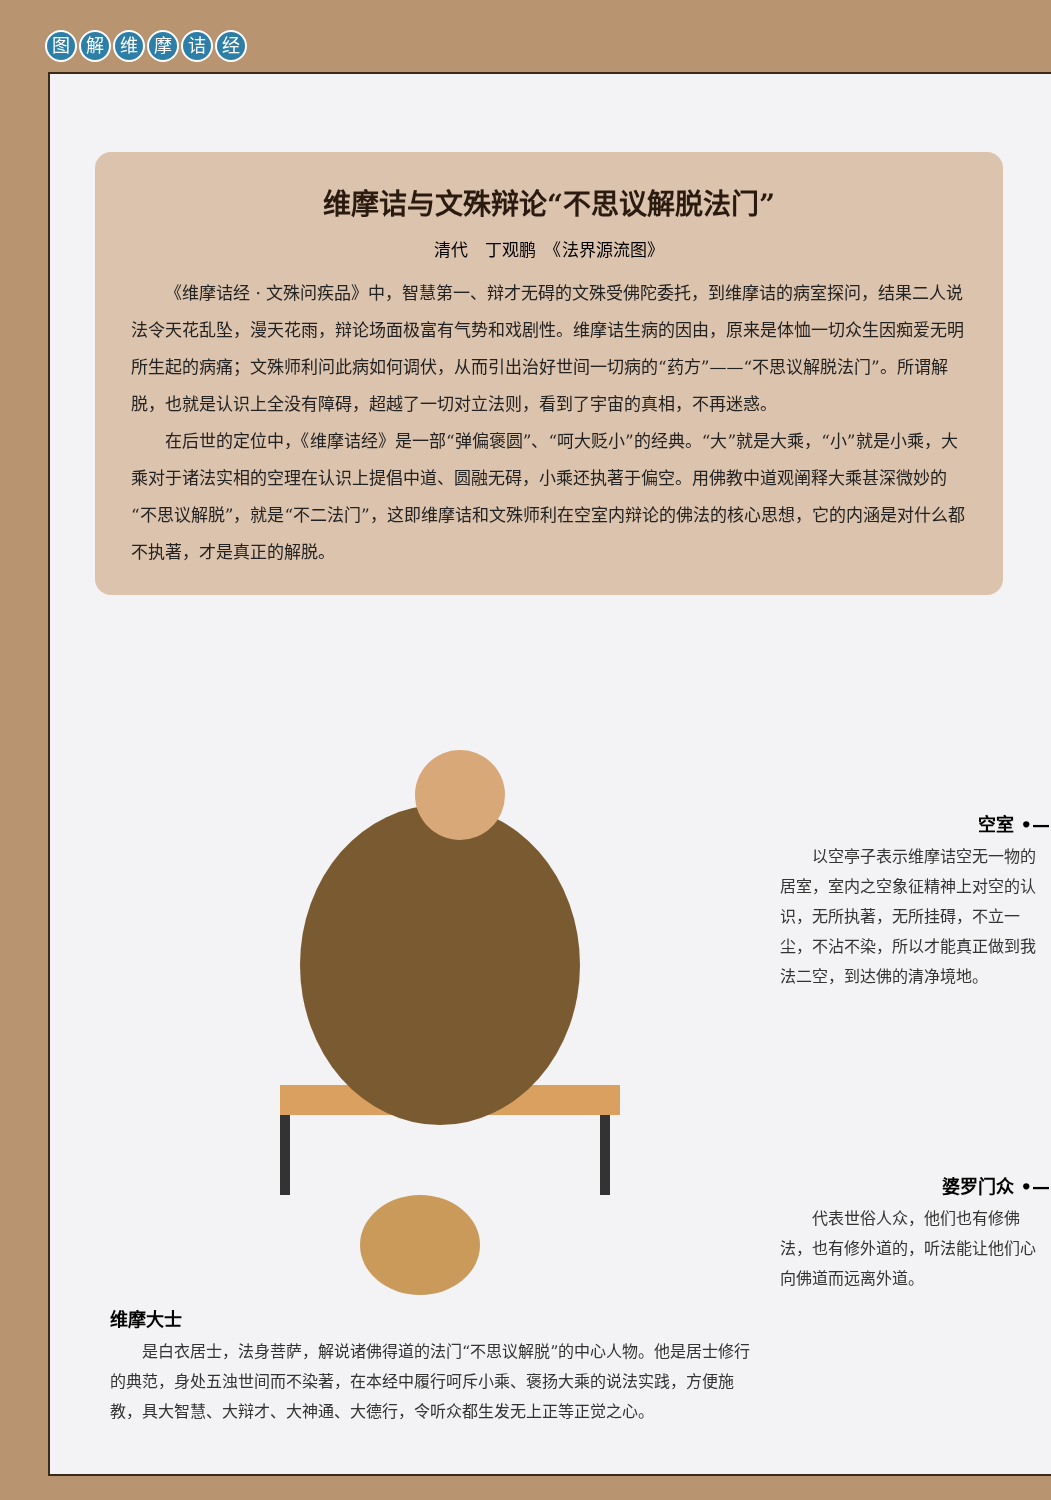图解维摩诘经
维摩诘与文殊辩论“不思议解脱法门”
清代　丁观鹏　《法界源流图》
《维摩诘经 · 文殊问疾品》中，智慧第一、辩才无碍的文殊受佛陀委托，到维摩诘的病室探问，结果二人说法令天花乱坠，漫天花雨，辩论场面极富有气势和戏剧性。维摩诘生病的因由，原来是体恤一切众生因痴爱无明所生起的病痛；文殊师利问此病如何调伏，从而引出治好世间一切病的“药方”——“不思议解脱法门”。所谓解脱，也就是认识上全没有障碍，超越了一切对立法则，看到了宇宙的真相，不再迷惑。
在后世的定位中，《维摩诘经》是一部“弹偏褒圆”、“呵大贬小”的经典。“大”就是大乘，“小”就是小乘，大乘对于诸法实相的空理在认识上提倡中道、圆融无碍，小乘还执著于偏空。用佛教中道观阐释大乘甚深微妙的“不思议解脱”，就是“不二法门”，这即维摩诘和文殊师利在空室内辩论的佛法的核心思想，它的内涵是对什么都不执著，才是真正的解脱。
维摩大士
　　是白衣居士，法身菩萨，解说诸佛得道的法门“不思议解脱”的中心人物。他是居士修行的典范，身处五浊世间而不染著，在本经中履行呵斥小乘、褒扬大乘的说法实践，方便施教，具大智慧、大辩才、大神通、大德行，令听众都生发无上正等正觉之心。
空室 •—
　　以空亭子表示维摩诘空无一物的居室，室内之空象征精神上对空的认识，无所执著，无所挂碍，不立一尘，不沾不染，所以才能真正做到我法二空，到达佛的清净境地。
婆罗门众 •—
　　代表世俗人众，他们也有修佛法，也有修外道的，听法能让他们心向佛道而远离外道。